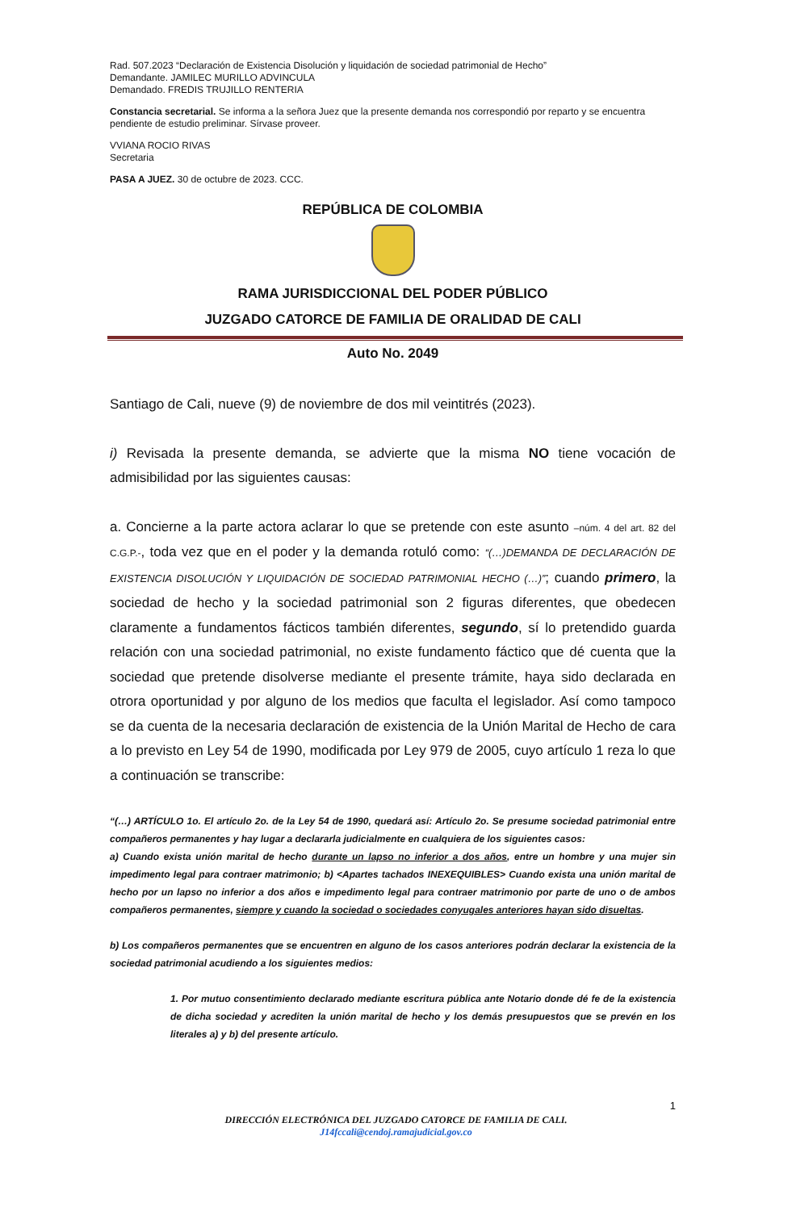Rad. 507.2023 “Declaración de Existencia Disolución y liquidación de sociedad patrimonial de Hecho”
Demandante. JAMILEC MURILLO ADVINCULA
Demandado. FREDIS TRUJILLO RENTERIA
Constancia secretarial. Se informa a la señora Juez que la presente demanda nos correspondió por reparto y se encuentra pendiente de estudio preliminar. Sírvase proveer.
VVIANA ROCIO RIVAS
Secretaria
PASA A JUEZ. 30 de octubre de 2023. CCC.
REPÚBLICA DE COLOMBIA
RAMA JURISDICCIONAL DEL PODER PÚBLICO
JUZGADO CATORCE DE FAMILIA DE ORALIDAD DE CALI
Auto No. 2049
Santiago de Cali, nueve (9) de noviembre de dos mil veintitrés (2023).
i) Revisada la presente demanda, se advierte que la misma NO tiene vocación de admisibilidad por las siguientes causas:
a. Concierne a la parte actora aclarar lo que se pretende con este asunto –núm. 4 del art. 82 del C.G.P.-, toda vez que en el poder y la demanda rotuló como: “(…)DEMANDA DE DECLARACIÓN DE EXISTENCIA DISOLUCIÓN Y LIQUIDACIÓN DE SOCIEDAD PATRIMONIAL HECHO (…)”; cuando primero, la sociedad de hecho y la sociedad patrimonial son 2 figuras diferentes, que obedecen claramente a fundamentos fácticos también diferentes, segundo, sí lo pretendido guarda relación con una sociedad patrimonial, no existe fundamento fáctico que dé cuenta que la sociedad que pretende disolverse mediante el presente trámite, haya sido declarada en otrora oportunidad y por alguno de los medios que faculta el legislador. Así como tampoco se da cuenta de la necesaria declaración de existencia de la Unión Marital de Hecho de cara a lo previsto en Ley 54 de 1990, modificada por Ley 979 de 2005, cuyo artículo 1 reza lo que a continuación se transcribe:
“(…) ARTÍCULO 1o. El artículo 2o. de la Ley 54 de 1990, quedará así: Artículo 2o. Se presume sociedad patrimonial entre compañeros permanentes y hay lugar a declararla judicialmente en cualquiera de los siguientes casos:
a) Cuando exista unión marital de hecho durante un lapso no inferior a dos años, entre un hombre y una mujer sin impedimento legal para contraer matrimonio; b) <Apartes tachados INEXEQUIBLES> Cuando exista una unión marital de hecho por un lapso no inferior a dos años e impedimento legal para contraer matrimonio por parte de uno o de ambos compañeros permanentes, siempre y cuando la sociedad o sociedades conyugales anteriores hayan sido disueltas.
b) Los compañeros permanentes que se encuentren en alguno de los casos anteriores podrán declarar la existencia de la sociedad patrimonial acudiendo a los siguientes medios:
1. Por mutuo consentimiento declarado mediante escritura pública ante Notario donde dé fe de la existencia de dicha sociedad y acrediten la unión marital de hecho y los demás presupuestos que se prevén en los literales a) y b) del presente artículo.
1
DIRECCIÓN ELECTRÓNICA DEL JUZGADO CATORCE DE FAMILIA DE CALI.
J14fccali@cendoj.ramajudicial.gov.co